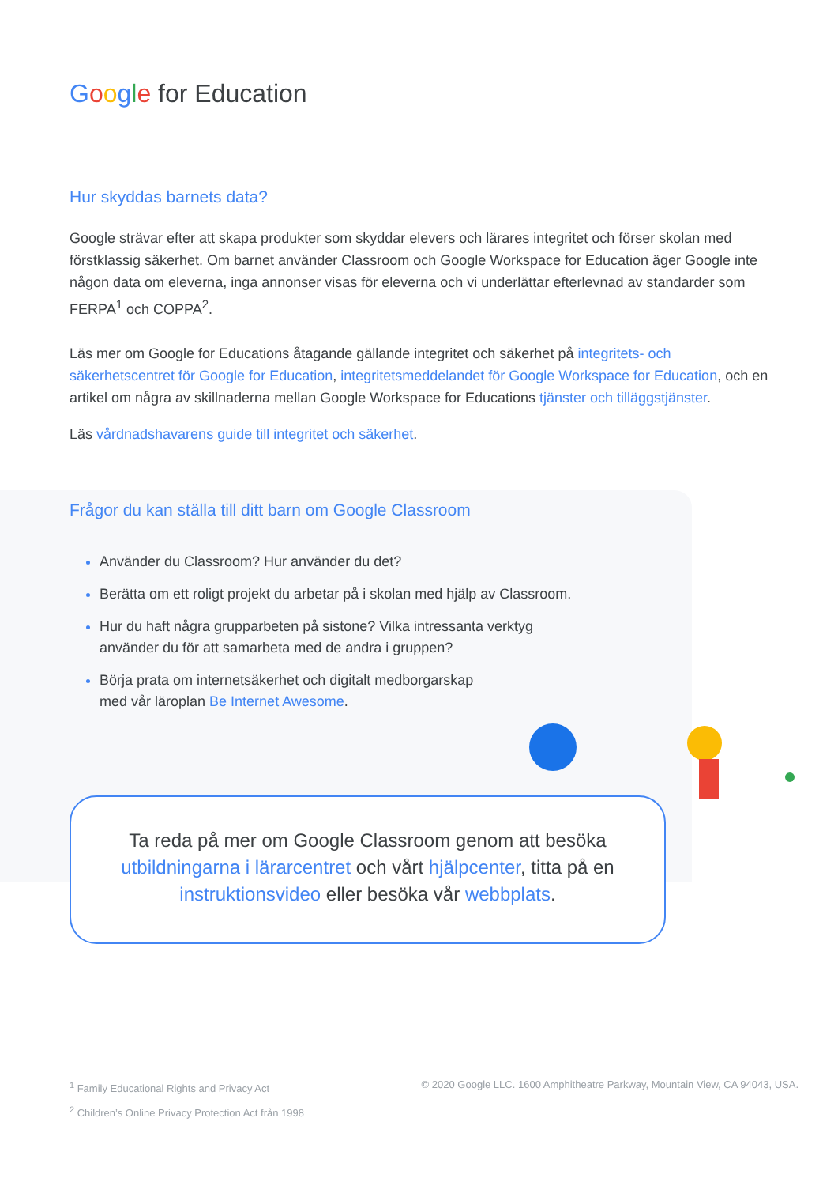Google for Education
Hur skyddas barnets data?
Google strävar efter att skapa produkter som skyddar elevers och lärares integritet och förser skolan med förstklassig säkerhet. Om barnet använder Classroom och Google Workspace for Education äger Google inte någon data om eleverna, inga annonser visas för eleverna och vi underlättar efterlevnad av standarder som FERPA<sup>1</sup> och COPPA<sup>2</sup>.
Läs mer om Google for Educations åtagande gällande integritet och säkerhet på integritets- och säkerhetscentret för Google for Education, integritetsmeddelandet för Google Workspace for Education, och en artikel om några av skillnaderna mellan Google Workspace for Educations tjänster och tilläggstjänster.
Läs vårdnadshavarens guide till integritet och säkerhet.
Frågor du kan ställa till ditt barn om Google Classroom
Använder du Classroom? Hur använder du det?
Berätta om ett roligt projekt du arbetar på i skolan med hjälp av Classroom.
Hur du haft några grupparbeten på sistone? Vilka intressanta verktyg
använder du för att samarbeta med de andra i gruppen?
Börja prata om internetsäkerhet och digitalt medborgarskap
med vår läroplan Be Internet Awesome.
Ta reda på mer om Google Classroom genom att besöka utbildningarna i lärarcentret och vårt hjälpcenter, titta på en instruktionsvideo eller besöka vår webbplats.
<sup>1</sup> Family Educational Rights and Privacy Act
<sup>2</sup> Children’s Online Privacy Protection Act från 1998
© 2020 Google LLC. 1600 Amphitheatre Parkway, Mountain View, CA 94043, USA.